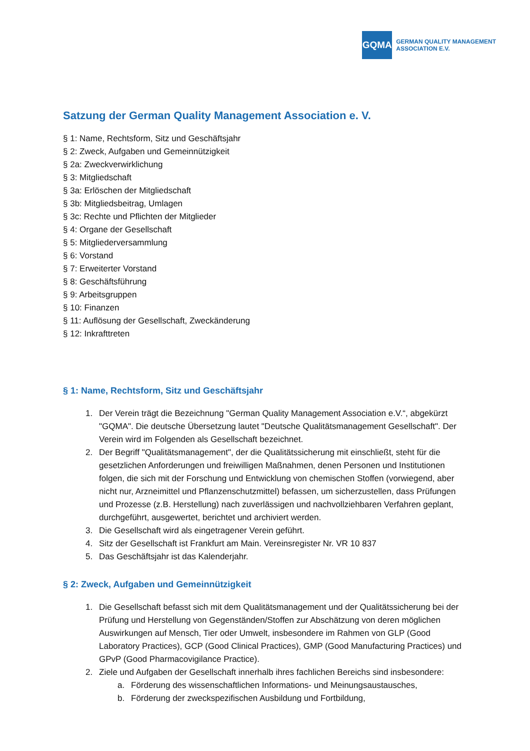GQMA
GERMAN QUALITY MANAGEMENT
ASSOCIATION E.V.
Satzung der German Quality Management Association e. V.
§ 1: Name, Rechtsform, Sitz und Geschäftsjahr
§ 2: Zweck, Aufgaben und Gemeinnützigkeit
§ 2a: Zweckverwirklichung
§ 3: Mitgliedschaft
§ 3a: Erlöschen der Mitgliedschaft
§ 3b: Mitgliedsbeitrag, Umlagen
§ 3c: Rechte und Pflichten der Mitglieder
§ 4: Organe der Gesellschaft
§ 5: Mitgliederversammlung
§ 6: Vorstand
§ 7: Erweiterter Vorstand
§ 8: Geschäftsführung
§ 9: Arbeitsgruppen
§ 10: Finanzen
§ 11: Auflösung der Gesellschaft, Zweckänderung
§ 12: Inkrafttreten
§ 1: Name, Rechtsform, Sitz und Geschäftsjahr
1. Der Verein trägt die Bezeichnung "German Quality Management Association e.V.“, abgekürzt "GQMA". Die deutsche Übersetzung lautet "Deutsche Qualitätsmanagement Gesellschaft". Der Verein wird im Folgenden als Gesellschaft bezeichnet.
2. Der Begriff "Qualitätsmanagement", der die Qualitätssicherung mit einschließt, steht für die gesetzlichen Anforderungen und freiwilligen Maßnahmen, denen Personen und Institutionen folgen, die sich mit der Forschung und Entwicklung von chemischen Stoffen (vorwiegend, aber nicht nur, Arzneimittel und Pflanzenschutzmittel) befassen, um sicherzustellen, dass Prüfungen und Prozesse (z.B. Herstellung) nach zuverlässigen und nachvollziehbaren Verfahren geplant, durchgeführt, ausgewertet, berichtet und archiviert werden.
3. Die Gesellschaft wird als eingetragener Verein geführt.
4. Sitz der Gesellschaft ist Frankfurt am Main. Vereinsregister Nr. VR 10 837
5. Das Geschäftsjahr ist das Kalenderjahr.
§ 2: Zweck, Aufgaben und Gemeinnützigkeit
1. Die Gesellschaft befasst sich mit dem Qualitätsmanagement und der Qualitätssicherung bei der Prüfung und Herstellung von Gegenständen/Stoffen zur Abschätzung von deren möglichen Auswirkungen auf Mensch, Tier oder Umwelt, insbesondere im Rahmen von GLP (Good Laboratory Practices), GCP (Good Clinical Practices), GMP (Good Manufacturing Practices) und GPvP (Good Pharmacovigilance Practice).
2. Ziele und Aufgaben der Gesellschaft innerhalb ihres fachlichen Bereichs sind insbesondere:
a. Förderung des wissenschaftlichen Informations- und Meinungsaustausches,
b. Förderung der zweckspezifischen Ausbildung und Fortbildung,